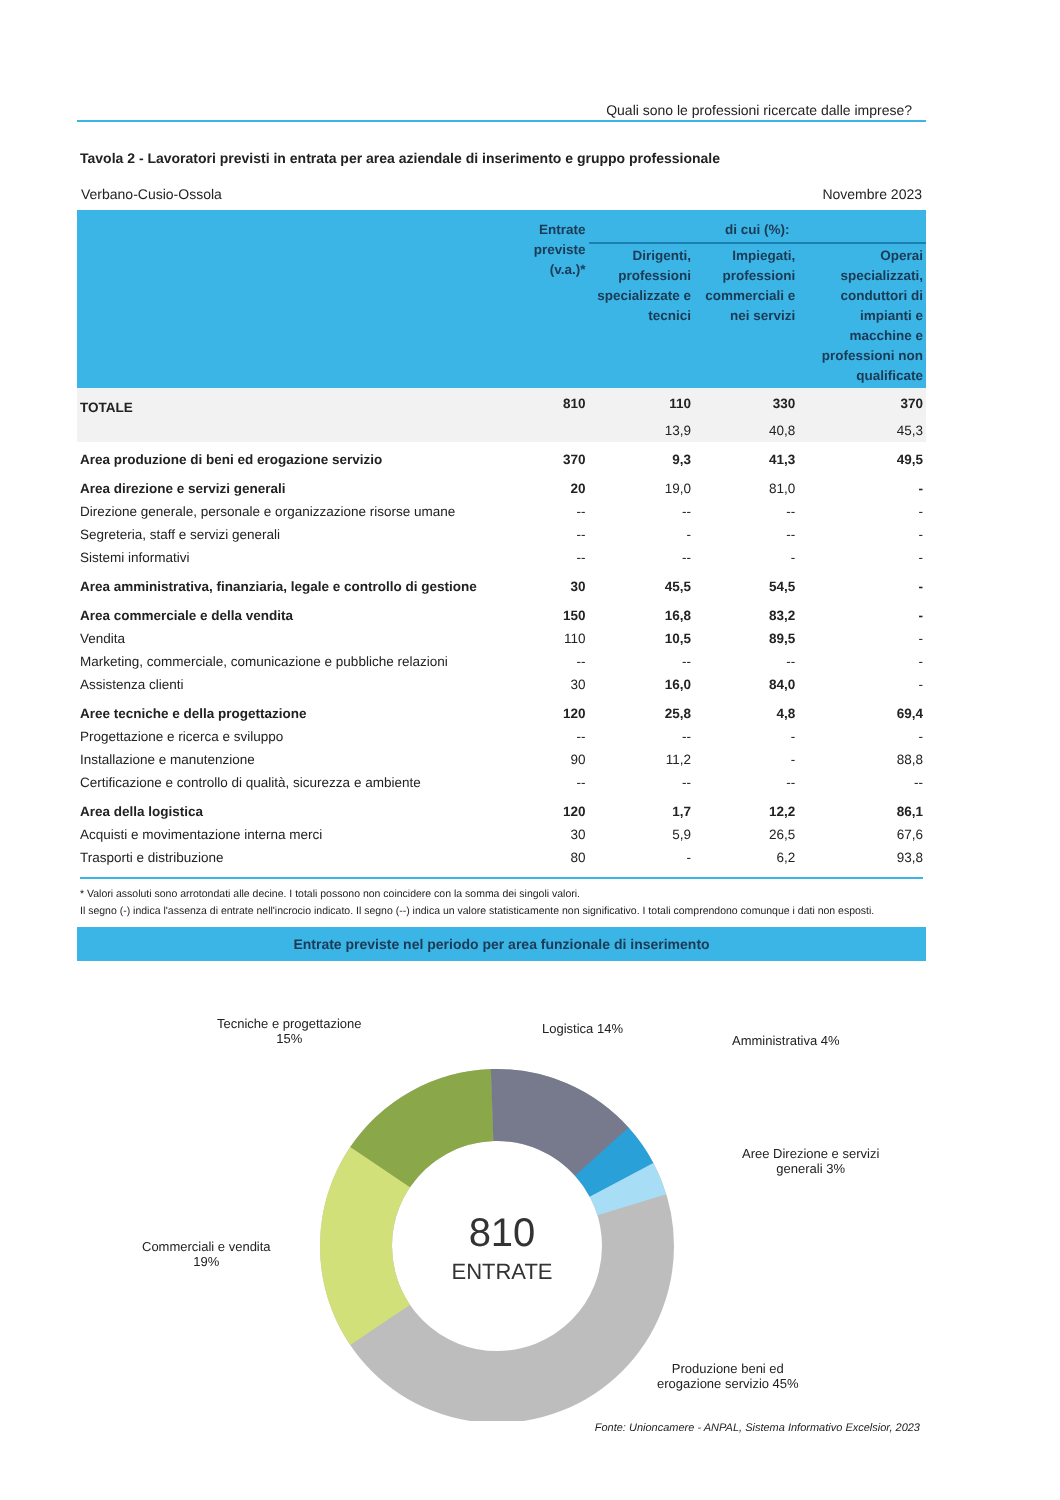Quali sono le professioni ricercate dalle imprese?
Tavola 2 - Lavoratori previsti in entrata per area aziendale di inserimento e gruppo professionale
Verbano-Cusio-Ossola Novembre 2023
| | Entrate previste (v.a.)* | di cui (%): | | |
| --- | --- | --- | --- | --- |
| | | Dirigenti, professioni specializzate e tecnici | Impiegati, professioni commerciali e nei servizi | Operai specializzati, conduttori di impianti e macchine e professioni non qualificate |
| TOTALE | 810 | 110 | 330 | 370 |
| | | 13,9 | 40,8 | 45,3 |
| Area produzione di beni ed erogazione servizio | 370 | 9,3 | 41,3 | 49,5 |
| Area direzione e servizi generali | 20 | 19,0 | 81,0 | - |
| Direzione generale, personale e organizzazione risorse umane | -- | -- | -- | - |
| Segreteria, staff e servizi generali | -- | - | -- | - |
| Sistemi informativi | -- | -- | - | - |
| Area amministrativa, finanziaria, legale e controllo di gestione | 30 | 45,5 | 54,5 | - |
| Area commerciale e della vendita | 150 | 16,8 | 83,2 | - |
| Vendita | 110 | 10,5 | 89,5 | - |
| Marketing, commerciale, comunicazione e pubbliche relazioni | -- | -- | -- | - |
| Assistenza clienti | 30 | 16,0 | 84,0 | - |
| Aree tecniche e della progettazione | 120 | 25,8 | 4,8 | 69,4 |
| Progettazione e ricerca e sviluppo | -- | -- | - | - |
| Installazione e manutenzione | 90 | 11,2 | - | 88,8 |
| Certificazione e controllo di qualità, sicurezza e ambiente | -- | -- | -- | -- |
| Area della logistica | 120 | 1,7 | 12,2 | 86,1 |
| Acquisti e movimentazione interna merci | 30 | 5,9 | 26,5 | 67,6 |
| Trasporti e distribuzione | 80 | - | 6,2 | 93,8 |
* Valori assoluti sono arrotondati alle decine. I totali possono non coincidere con la somma dei singoli valori.
Il segno (-) indica l'assenza di entrate nell'incrocio indicato. Il segno (--) indica un valore statisticamente non significativo. I totali comprendono comunque i dati non esposti.
Entrate previste nel periodo per area funzionale di inserimento
810
ENTRATE
Tecniche e progettazione
15%
Logistica 14%
Amministrativa 4%
Aree Direzione e servizi
generali 3%
Commerciali e vendita
19%
Produzione beni ed
erogazione servizio 45%
Fonte: Unioncamere - ANPAL, Sistema Informativo Excelsior, 2023